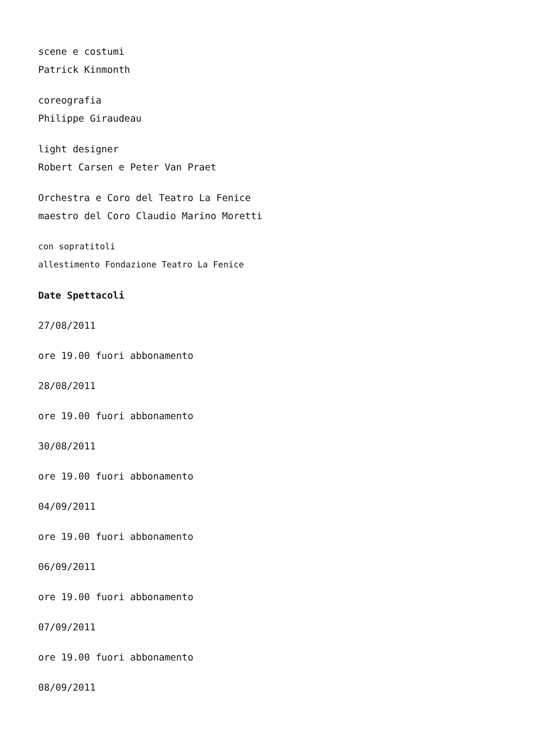scene e costumi
Patrick Kinmonth
coreografia
Philippe Giraudeau
light designer
Robert Carsen e Peter Van Praet
Orchestra e Coro del Teatro La Fenice
maestro del Coro Claudio Marino Moretti
con sopratitoli
allestimento Fondazione Teatro La Fenice
Date Spettacoli
27/08/2011
ore 19.00 fuori abbonamento
28/08/2011
ore 19.00 fuori abbonamento
30/08/2011
ore 19.00 fuori abbonamento
04/09/2011
ore 19.00 fuori abbonamento
06/09/2011
ore 19.00 fuori abbonamento
07/09/2011
ore 19.00 fuori abbonamento
08/09/2011